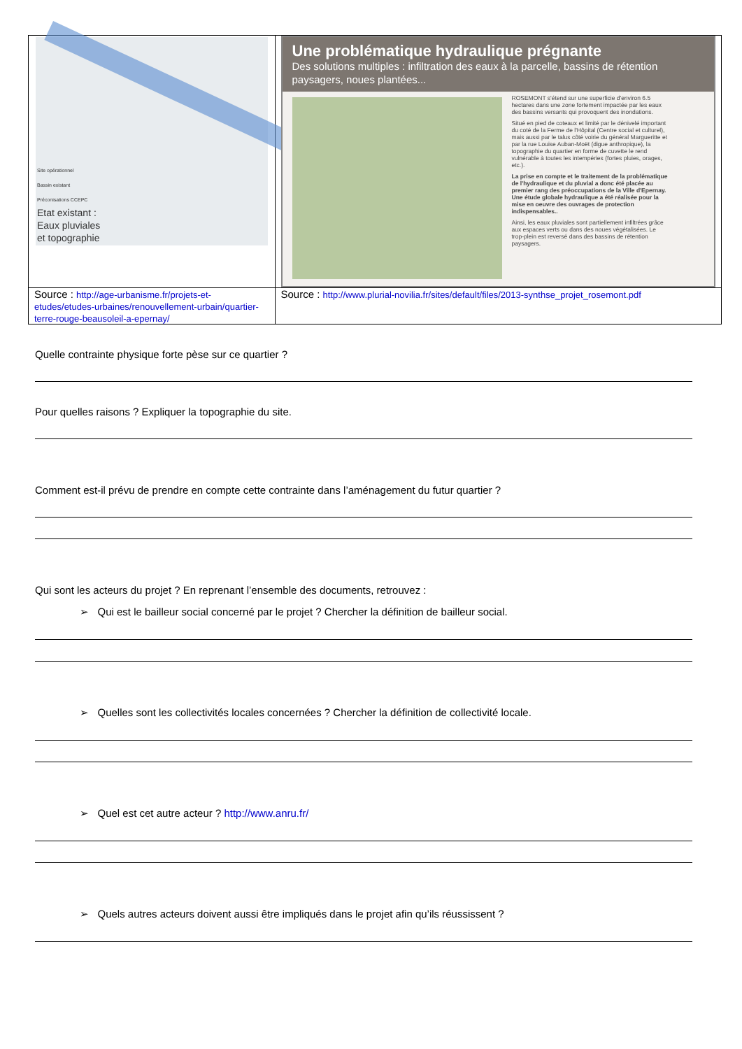| Site opérationnel Bassin existant Préconisations CCEPC Etat existant : Eaux pluviales et topographie | Une problématique hydraulique prégnante Des solutions multiples : infiltration des eaux à la parcelle, bassins de rétention paysagers, noues plantées... ROSEMONT s'étend sur une superficie d'environ 6.5 hectares dans une zone fortement impactée par les eaux des bassins versants qui provoquent des inondations. Situé en pied de coteaux et limité par le dénivelé important du coté de la Ferme de l'Hôpital (Centre social et culturel), mais aussi par le talus côté voirie du général Margueritte et par la rue Louise Auban-Moët (digue anthropique), la topographie du quartier en forme de cuvette le rend vulnérable à toutes les intempéries (fortes pluies, orages, etc.). La prise en compte et le traitement de la problématique de l'hydraulique et du pluvial a donc été placée au premier rang des préoccupations de la Ville d'Epernay. Une étude globale hydraulique a été réalisée pour la mise en oeuvre des ouvrages de protection indispensables.. Ainsi, les eaux pluviales sont partiellement infiltrées grâce aux espaces verts ou dans des noues végétalisées. Le trop-plein est reversé dans des bassins de rétention paysagers. |
| Source : http://age-urbanisme.fr/projets-et-etudes/etudes-urbaines/renouvellement-urbain/quartier-terre-rouge-beausoleil-a-epernay/ | Source : http://www.plurial-novilia.fr/sites/default/files/2013-synthse_projet_rosemont.pdf |
Quelle contrainte physique forte pèse sur ce quartier ?
Pour quelles raisons ? Expliquer la topographie du site.
Comment est-il prévu de prendre en compte cette contrainte dans l’aménagement du futur quartier ?
Qui sont les acteurs du projet ? En reprenant l’ensemble des documents, retrouvez :
➢ Qui est le bailleur social concerné par le projet ? Chercher la définition de bailleur social.
➢ Quelles sont les collectivités locales concernées ? Chercher la définition de collectivité locale.
➢ Quel est cet autre acteur ? http://www.anru.fr/
➢ Quels autres acteurs doivent aussi être impliqués dans le projet afin qu’ils réussissent ?